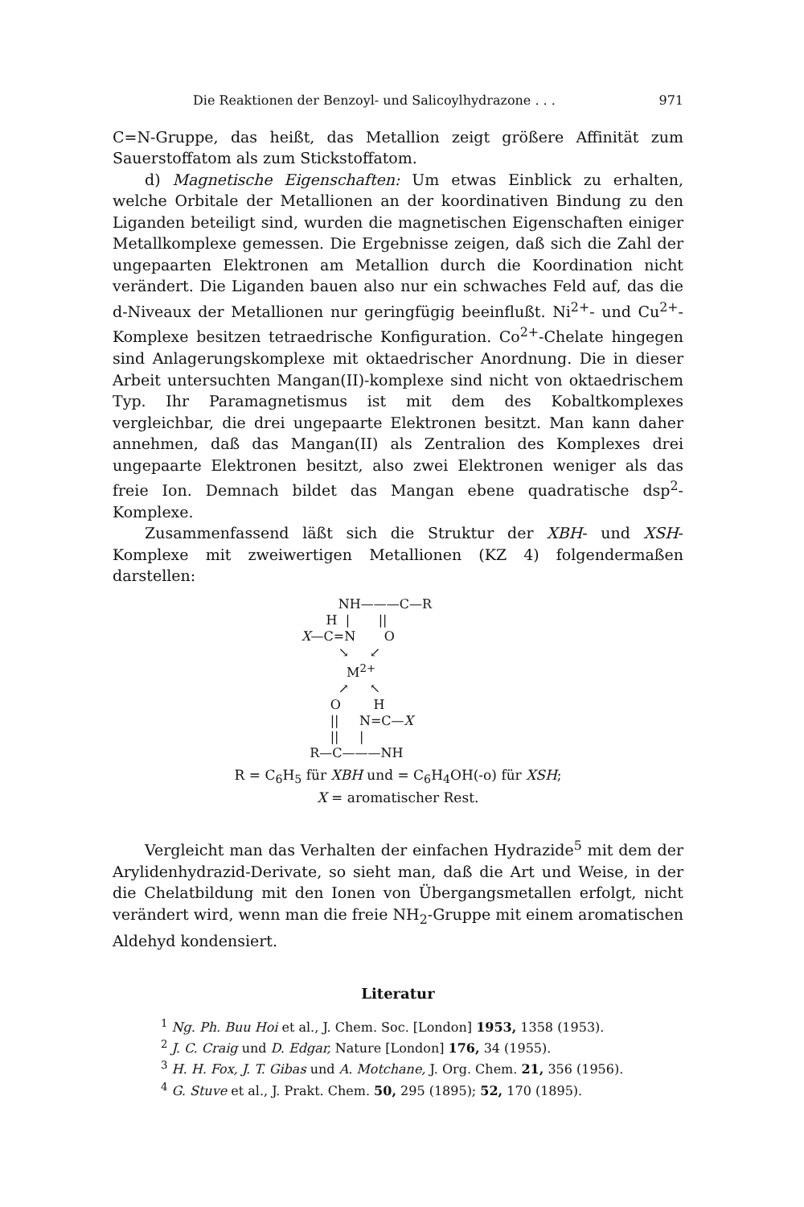Die Reaktionen der Benzoyl- und Salicoylhydrazone . . . 971
C=N-Gruppe, das heißt, das Metallion zeigt größere Affinität zum Sauerstoffatom als zum Stickstoffatom.
d) Magnetische Eigenschaften: Um etwas Einblick zu erhalten, welche Orbitale der Metallionen an der koordinativen Bindung zu den Liganden beteiligt sind, wurden die magnetischen Eigenschaften einiger Metallkomplexe gemessen. Die Ergebnisse zeigen, daß sich die Zahl der ungepaarten Elektronen am Metallion durch die Koordination nicht verändert. Die Liganden bauen also nur ein schwaches Feld auf, das die d-Niveaux der Metallionen nur geringfügig beeinflußt. Ni<sup>2+</sup>- und Cu<sup>2+</sup>-Komplexe besitzen tetraedrische Konfiguration. Co<sup>2+</sup>-Chelate hingegen sind Anlagerungskomplexe mit oktaedrischer Anordnung. Die in dieser Arbeit untersuchten Mangan(II)-komplexe sind nicht von oktaedrischem Typ. Ihr Paramagnetismus ist mit dem des Kobaltkomplexes vergleichbar, die drei ungepaarte Elektronen besitzt. Man kann daher annehmen, daß das Mangan(II) als Zentralion des Komplexes drei ungepaarte Elektronen besitzt, also zwei Elektronen weniger als das freie Ion. Demnach bildet das Mangan ebene quadratische dsp<sup>2</sup>-Komplexe.
Zusammenfassend läßt sich die Struktur der XBH- und XSH-Komplexe mit zweiwertigen Metallionen (KZ 4) folgendermaßen darstellen:
NH———C—R H | || X—C=N O ↘ ↙ M<sup>2+</sup> ↗ ↖ O H || N=C—X || | R—C———NH
R = C<sub>6</sub>H<sub>5</sub> für XBH und = C<sub>6</sub>H<sub>4</sub>OH(-o) für XSH;
X = aromatischer Rest.
Vergleicht man das Verhalten der einfachen Hydrazide<sup>5</sup> mit dem der Arylidenhydrazid-Derivate, so sieht man, daß die Art und Weise, in der die Chelatbildung mit den Ionen von Übergangsmetallen erfolgt, nicht verändert wird, wenn man die freie NH<sub>2</sub>-Gruppe mit einem aromatischen Aldehyd kondensiert.
Literatur
<sup>1</sup> Ng. Ph. Buu Hoi et al., J. Chem. Soc. [London] 1953, 1358 (1953).
<sup>2</sup> J. C. Craig und D. Edgar, Nature [London] 176, 34 (1955).
<sup>3</sup> H. H. Fox, J. T. Gibas und A. Motchane, J. Org. Chem. 21, 356 (1956).
<sup>4</sup> G. Stuve et al., J. Prakt. Chem. 50, 295 (1895); 52, 170 (1895).